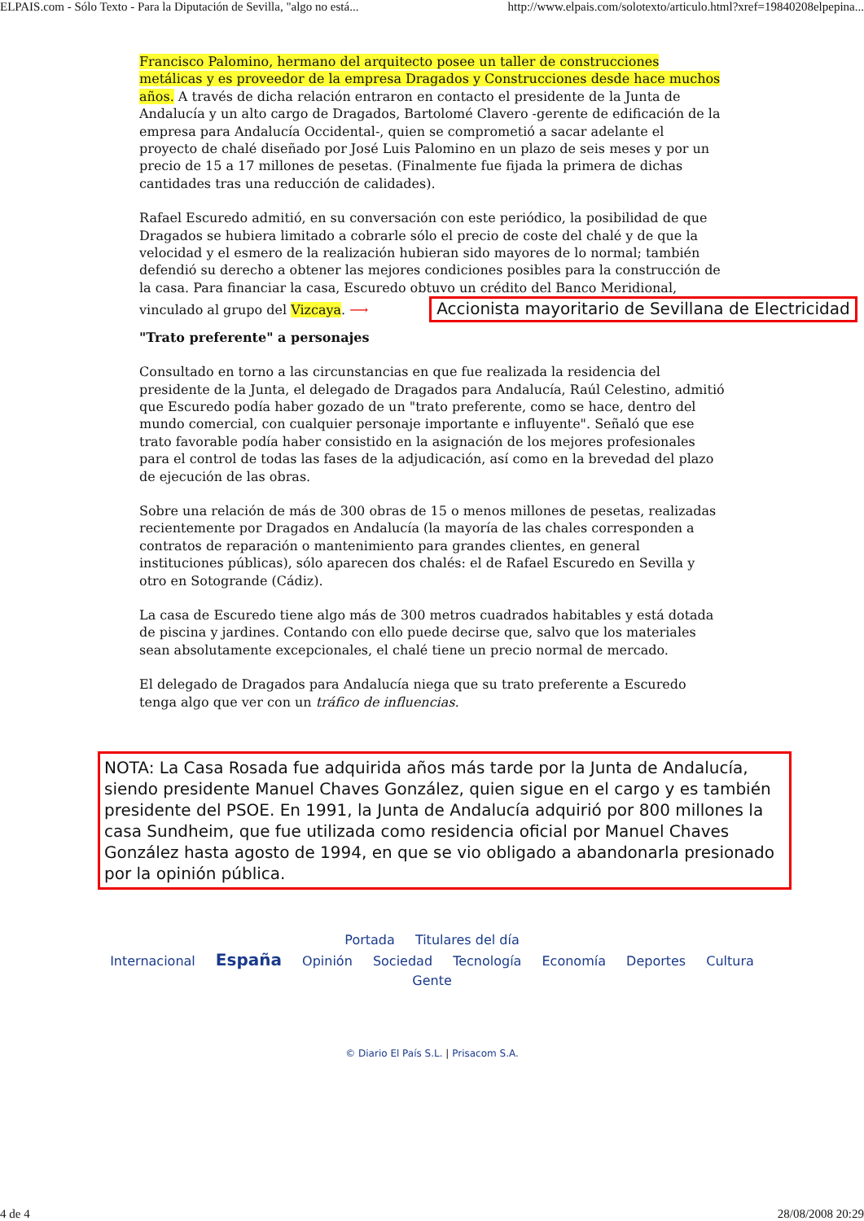ELPAIS.com - Sólo Texto - Para la Diputación de Sevilla, "algo no está... http://www.elpais.com/solotexto/articulo.html?xref=19840208elpepina...
Francisco Palomino, hermano del arquitecto posee un taller de construcciones metálicas y es proveedor de la empresa Dragados y Construcciones desde hace muchos años. A través de dicha relación entraron en contacto el presidente de la Junta de Andalucía y un alto cargo de Dragados, Bartolomé Clavero -gerente de edificación de la empresa para Andalucía Occidental-, quien se comprometió a sacar adelante el proyecto de chalé diseñado por José Luis Palomino en un plazo de seis meses y por un precio de 15 a 17 millones de pesetas. (Finalmente fue fijada la primera de dichas cantidades tras una reducción de calidades).
Rafael Escuredo admitió, en su conversación con este periódico, la posibilidad de que Dragados se hubiera limitado a cobrarle sólo el precio de coste del chalé y de que la velocidad y el esmero de la realización hubieran sido mayores de lo normal; también defendió su derecho a obtener las mejores condiciones posibles para la construcción de la casa. Para financiar la casa, Escuredo obtuvo un crédito del Banco Meridional, vinculado al grupo del Vizcaya. ⟶ Accionista mayoritario de Sevillana de Electricidad
"Trato preferente" a personajes
Consultado en torno a las circunstancias en que fue realizada la residencia del presidente de la Junta, el delegado de Dragados para Andalucía, Raúl Celestino, admitió que Escuredo podía haber gozado de un "trato preferente, como se hace, dentro del mundo comercial, con cualquier personaje importante e influyente". Señaló que ese trato favorable podía haber consistido en la asignación de los mejores profesionales para el control de todas las fases de la adjudicación, así como en la brevedad del plazo de ejecución de las obras.
Sobre una relación de más de 300 obras de 15 o menos millones de pesetas, realizadas recientemente por Dragados en Andalucía (la mayoría de las chales corresponden a contratos de reparación o mantenimiento para grandes clientes, en general instituciones públicas), sólo aparecen dos chalés: el de Rafael Escuredo en Sevilla y otro en Sotogrande (Cádiz).
La casa de Escuredo tiene algo más de 300 metros cuadrados habitables y está dotada de piscina y jardines. Contando con ello puede decirse que, salvo que los materiales sean absolutamente excepcionales, el chalé tiene un precio normal de mercado.
El delegado de Dragados para Andalucía niega que su trato preferente a Escuredo tenga algo que ver con un tráfico de influencias.
NOTA: La Casa Rosada fue adquirida años más tarde por la Junta de Andalucía, siendo presidente Manuel Chaves González, quien sigue en el cargo y es también presidente del PSOE. En 1991, la Junta de Andalucía adquirió por 800 millones la casa Sundheim, que fue utilizada como residencia oficial por Manuel Chaves González hasta agosto de 1994, en que se vio obligado a abandonarla presionado por la opinión pública.
Portada Titulares del día
Internacional España Opinión Sociedad Tecnología Economía Deportes Cultura
Gente
© Diario El País S.L. | Prisacom S.A.
4 de 4 28/08/2008 20:29